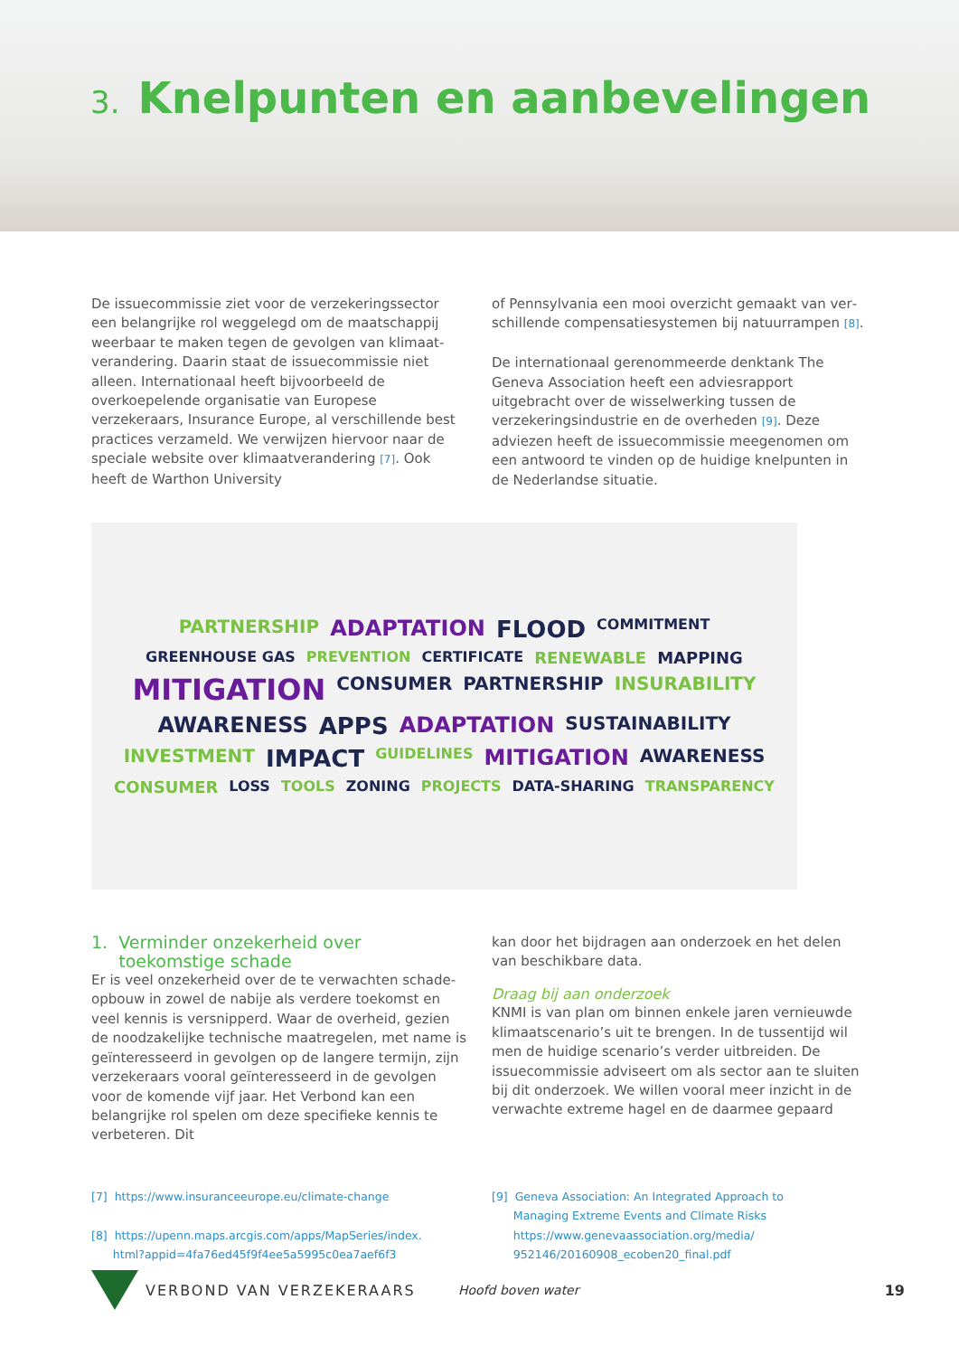3. Knelpunten en aanbevelingen
De issuecommissie ziet voor de verzekeringssector een belangrijke rol weggelegd om de maatschappij weerbaar te maken tegen de gevolgen van klimaat­verandering. Daarin staat de issuecommissie niet alleen. Internationaal heeft bijvoorbeeld de overkoepelende organisatie van Europese verzekeraars, Insurance Europe, al verschillende best practices verzameld. We verwijzen hiervoor naar de speciale website over kli­maatverandering [7]. Ook heeft de Warthon University
of Pennsylvania een mooi overzicht gemaakt van ver­schillende compensatiesystemen bij natuurrampen [8].
De internationaal gerenommeerde denktank The Geneva Association heeft een adviesrapport uitgebracht over de wisselwerking tussen de verzekeringsindustrie en de overheden [9]. Deze adviezen heeft de issue­commissie meegenomen om een antwoord te vinden op de huidige knelpunten in de Nederlandse situatie.
PARTNERSHIP ADAPTATION FLOOD COMMITMENT GREENHOUSE GAS PREVENTION CERTIFICATE RENEWABLE MAPPING MITIGATION CONSUMER PARTNERSHIP INSURABILITY AWARENESS APPS ADAPTATION SUSTAINABILITY INVESTMENT IMPACT GUIDELINES MITIGATION AWARENESS CONSUMER LOSS TOOLS ZONING PROJECTS DATA-SHARING TRANSPARENCY
1. Verminder onzekerheid over
toekomstige schade
Er is veel onzekerheid over de te verwachten schade­opbouw in zowel de nabije als verdere toekomst en veel kennis is versnipperd. Waar de overheid, gezien de noodzakelijke technische maatregelen, met name is geïnteresseerd in gevolgen op de langere termijn, zijn verzekeraars vooral geïnteresseerd in de gevolgen voor de komende vijf jaar. Het Verbond kan een belangrijke rol spelen om deze specifieke kennis te verbeteren. Dit
kan door het bijdragen aan onderzoek en het delen van beschikbare data.
Draag bij aan onderzoek
KNMI is van plan om binnen enkele jaren vernieuw­de klimaatscenario’s uit te brengen. In de tussentijd wil men de huidige scenario’s verder uitbreiden. De issuecommissie adviseert om als sector aan te sluiten bij dit onderzoek. We willen vooral meer inzicht in de verwachte extreme hagel en de daarmee gepaard
[7] https://www.insuranceeurope.eu/climate-change
[8] https://upenn.maps.arcgis.com/apps/MapSeries/index.
html?appid=4fa76ed45f9f4ee5a5995c0ea7aef6f3
[9] Geneva Association: An Integrated Approach to
Managing Extreme Events and Climate Risks
https://www.genevaassociation.org/media/
952146/20160908_ecoben20_final.pdf
VERBOND VAN VERZEKERAARS Hoofd boven water 19